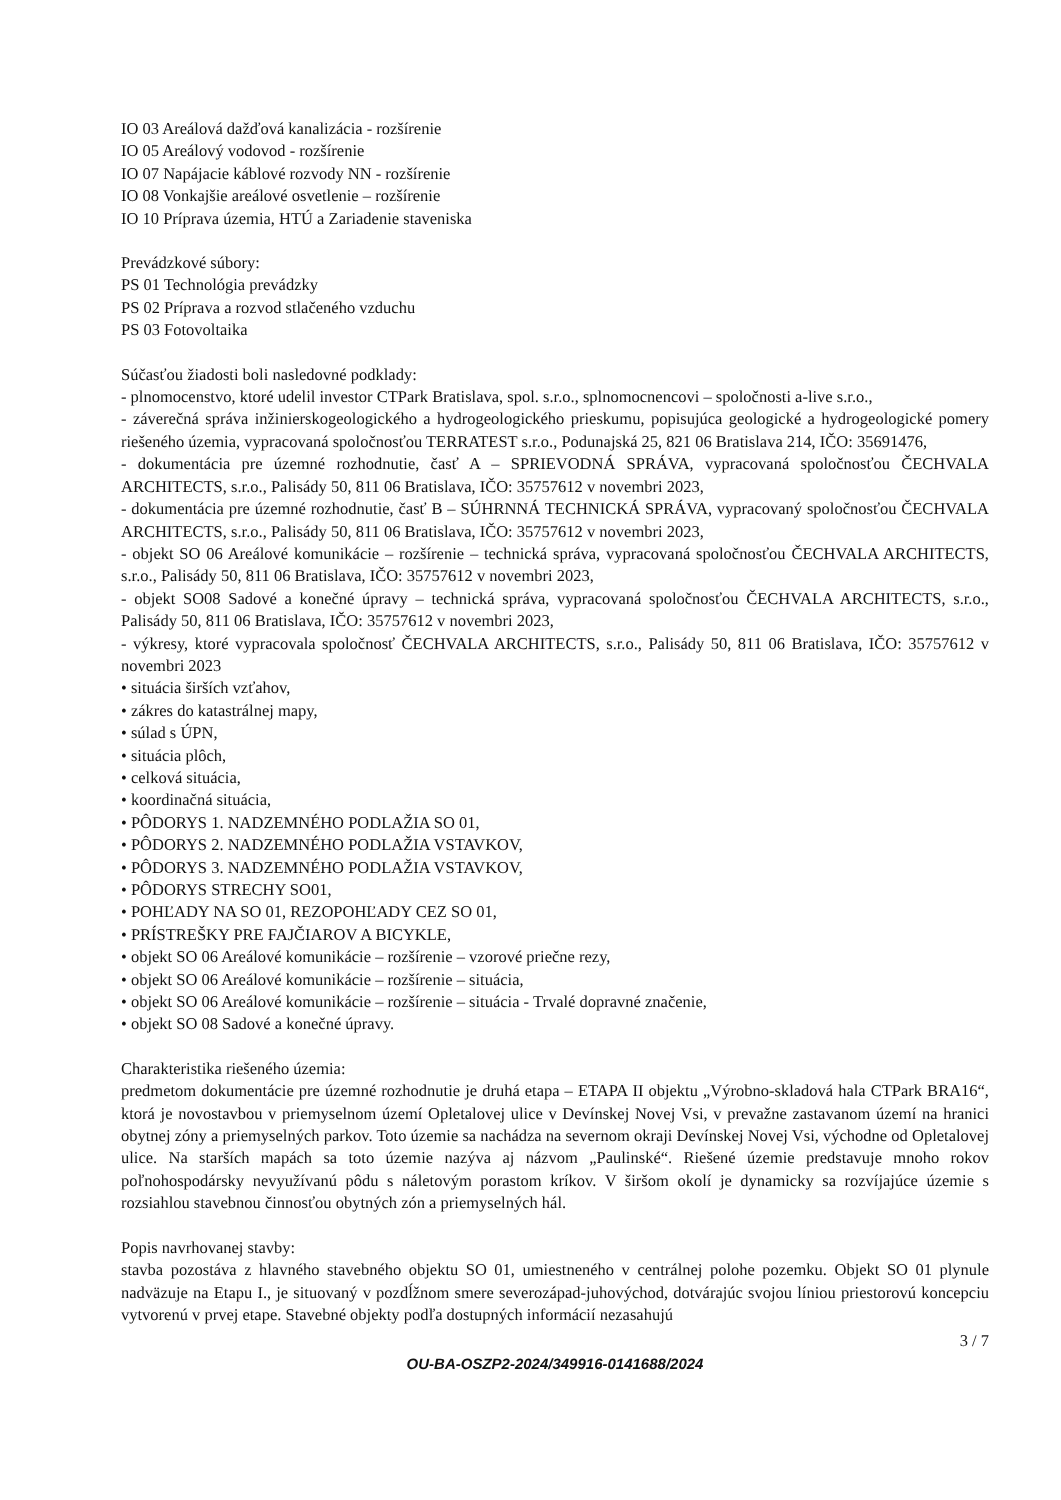IO 03 Areálová dažďová kanalizácia - rozšírenie
IO 05 Areálový vodovod - rozšírenie
IO 07 Napájacie káblové rozvody NN - rozšírenie
IO 08 Vonkajšie areálové osvetlenie – rozšírenie
IO 10 Príprava územia, HTÚ a Zariadenie staveniska
Prevádzkové súbory:
PS 01 Technológia prevádzky
PS 02 Príprava a rozvod stlačeného vzduchu
PS 03 Fotovoltaika
Súčasťou žiadosti boli nasledovné podklady:
- plnomocenstvo, ktoré udelil investor CTPark Bratislava, spol. s.r.o., splnomocnencovi – spoločnosti a-live s.r.o.,
- záverečná správa inžinierskogeologického a hydrogeologického prieskumu, popisujúca geologické a hydrogeologické pomery riešeného územia, vypracovaná spoločnosťou TERRATEST s.r.o., Podunajská 25, 821 06 Bratislava 214, IČO: 35691476,
- dokumentácia pre územné rozhodnutie, časť A – SPRIEVODNÁ SPRÁVA, vypracovaná spoločnosťou ČECHVALA ARCHITECTS, s.r.o., Palisády 50, 811 06 Bratislava, IČO: 35757612 v novembri 2023,
- dokumentácia pre územné rozhodnutie, časť B – SÚHRNNÁ TECHNICKÁ SPRÁVA, vypracovaný spoločnosťou ČECHVALA ARCHITECTS, s.r.o., Palisády 50, 811 06 Bratislava, IČO: 35757612 v novembri 2023,
- objekt SO 06 Areálové komunikácie – rozšírenie – technická správa, vypracovaná spoločnosťou ČECHVALA ARCHITECTS, s.r.o., Palisády 50, 811 06 Bratislava, IČO: 35757612 v novembri 2023,
- objekt SO08 Sadové a konečné úpravy – technická správa, vypracovaná spoločnosťou ČECHVALA ARCHITECTS, s.r.o., Palisády 50, 811 06 Bratislava, IČO: 35757612 v novembri 2023,
- výkresy, ktoré vypracovala spoločnosť ČECHVALA ARCHITECTS, s.r.o., Palisády 50, 811 06 Bratislava, IČO: 35757612 v novembri 2023
• situácia širších vzťahov,
• zákres do katastrálnej mapy,
• súlad s ÚPN,
• situácia plôch,
• celková situácia,
• koordinačná situácia,
• PÔDORYS 1. NADZEMNÉHO PODLAŽIA SO 01,
• PÔDORYS 2. NADZEMNÉHO PODLAŽIA VSTAVKOV,
• PÔDORYS 3. NADZEMNÉHO PODLAŽIA VSTAVKOV,
• PÔDORYS STRECHY SO01,
• POHĽADY NA SO 01, REZOPOHĽADY CEZ SO 01,
• PRÍSTREŠKY PRE FAJČIAROV A BICYKLE,
• objekt SO 06 Areálové komunikácie – rozšírenie – vzorové priečne rezy,
• objekt SO 06 Areálové komunikácie – rozšírenie – situácia,
• objekt SO 06 Areálové komunikácie – rozšírenie – situácia - Trvalé dopravné značenie,
• objekt SO 08 Sadové a konečné úpravy.
Charakteristika riešeného územia:
predmetom dokumentácie pre územné rozhodnutie je druhá etapa – ETAPA II objektu „Výrobno-skladová hala CTPark BRA16“, ktorá je novostavbou v priemyselnom území Opletalovej ulice v Devínskej Novej Vsi, v prevažne zastavanom území na hranici obytnej zóny a priemyselných parkov. Toto územie sa nachádza na severnom okraji Devínskej Novej Vsi, východne od Opletalovej ulice. Na starších mapách sa toto územie nazýva aj názvom „Paulinské“. Riešené územie predstavuje mnoho rokov poľnohospodársky nevyužívanú pôdu s náletovým porastom kríkov. V širšom okolí je dynamicky sa rozvíjajúce územie s rozsiahlou stavebnou činnosťou obytných zón a priemyselných hál.
Popis navrhovanej stavby:
stavba pozostáva z hlavného stavebného objektu SO 01, umiestneného v centrálnej polohe pozemku. Objekt SO 01 plynule nadväzuje na Etapu I., je situovaný v pozdĺžnom smere severozápad-juhovýchod, dotvárajúc svojou líniou priestorovú koncepciu vytvorenú v prvej etape. Stavebné objekty podľa dostupných informácií nezasahujú
3 / 7
OU-BA-OSZP2-2024/349916-0141688/2024